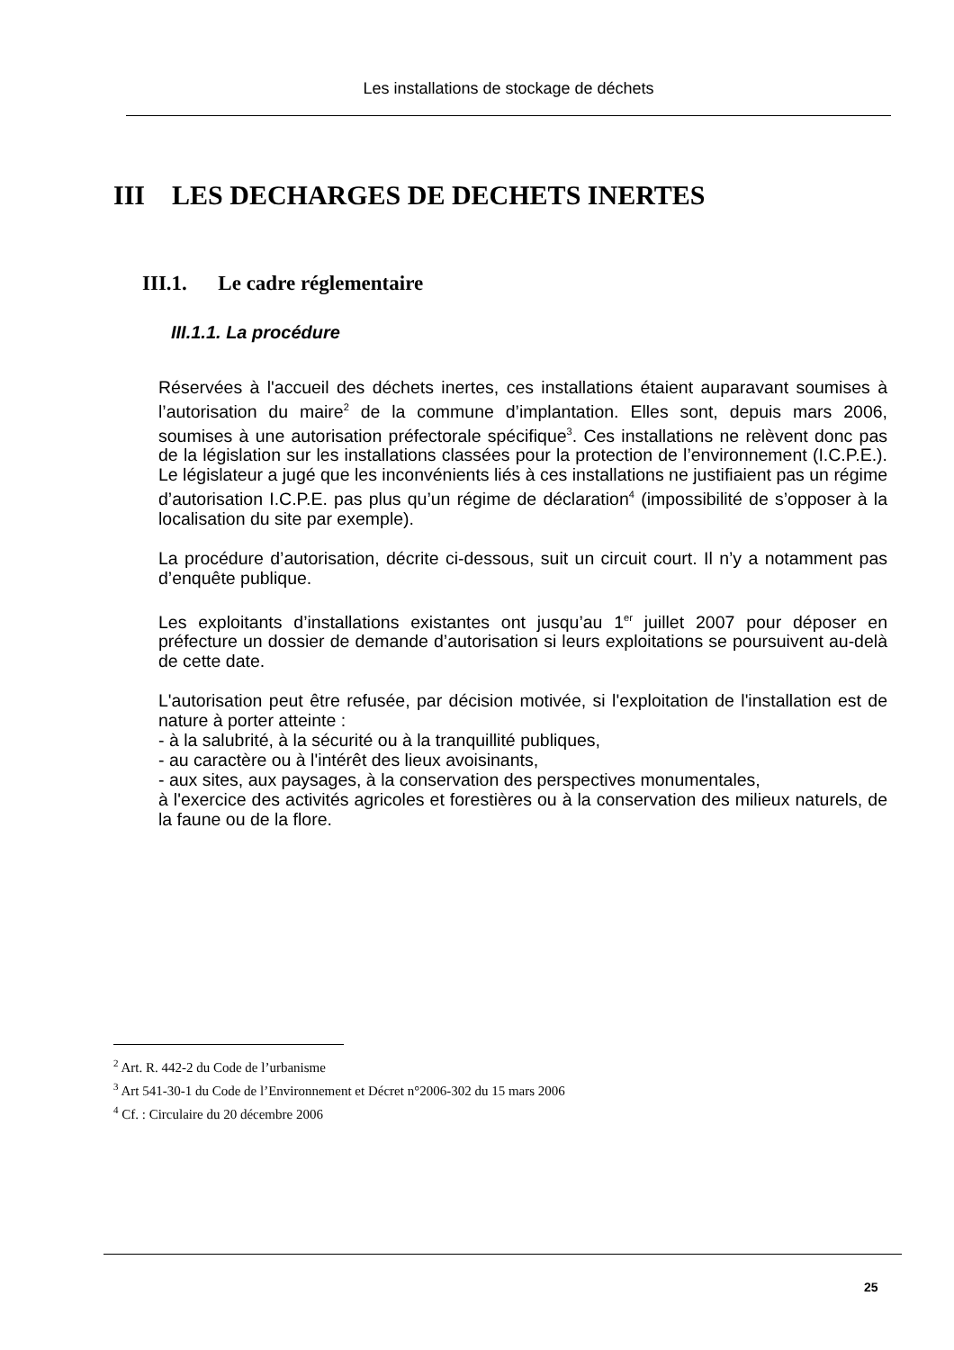Les installations de stockage de déchets
III LES DECHARGES DE DECHETS INERTES
III.1. Le cadre réglementaire
III.1.1. La procédure
Réservées à l'accueil des déchets inertes, ces installations étaient auparavant soumises à l’autorisation du maire<sup>2</sup> de la commune d’implantation. Elles sont, depuis mars 2006, soumises à une autorisation préfectorale spécifique<sup>3</sup>. Ces installations ne relèvent donc pas de la législation sur les installations classées pour la protection de l’environnement (I.C.P.E.). Le législateur a jugé que les inconvénients liés à ces installations ne justifiaient pas un régime d’autorisation I.C.P.E. pas plus qu’un régime de déclaration<sup>4</sup> (impossibilité de s’opposer à la localisation du site par exemple).
La procédure d’autorisation, décrite ci-dessous, suit un circuit court. Il n’y a notamment pas d’enquête publique.
Les exploitants d’installations existantes ont jusqu’au 1<sup>er</sup> juillet 2007 pour déposer en préfecture un dossier de demande d’autorisation si leurs exploitations se poursuivent au-delà de cette date.
L'autorisation peut être refusée, par décision motivée, si l'exploitation de l'installation est de nature à porter atteinte :
- à la salubrité, à la sécurité ou à la tranquillité publiques,
- au caractère ou à l'intérêt des lieux avoisinants,
- aux sites, aux paysages, à la conservation des perspectives monumentales,
à l'exercice des activités agricoles et forestières ou à la conservation des milieux naturels, de la faune ou de la flore.
<sup>2</sup> Art. R. 442-2 du Code de l’urbanisme
<sup>3</sup> Art 541-30-1 du Code de l’Environnement et Décret n°2006-302 du 15 mars 2006
<sup>4</sup> Cf. : Circulaire du 20 décembre 2006
25